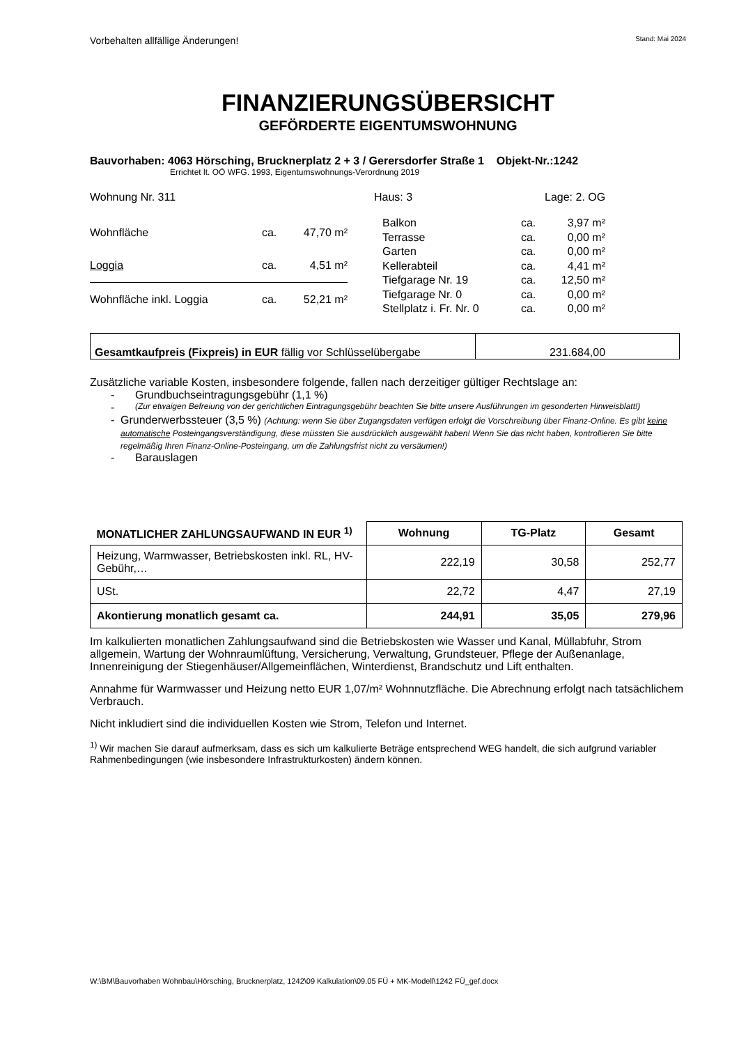Vorbehalten allfällige Änderungen! Stand: Mai 2024
FINANZIERUNGSÜBERSICHT
GEFÖRDERTE EIGENTUMSWOHNUNG
Bauvorhaben: 4063 Hörsching, Brucknerplatz 2 + 3 / Gerersdorfer Straße 1 Objekt-Nr.:1242
Errichtet lt. OÖ WFG. 1993, Eigentumswohnungs-Verordnung 2019
Wohnung Nr. 311 Haus: 3 Lage: 2. OG
| Wohnfläche | ca. | 47,70 m² |
| Loggia | ca. | 4,51 m² |
| Wohnfläche inkl. Loggia | ca. | 52,21 m² |
| Balkon | ca. | 3,97 m² |
| Terrasse | ca. | 0,00 m² |
| Garten | ca. | 0,00 m² |
| Kellerabteil | ca. | 4,41 m² |
| Tiefgarage Nr. 19 | ca. | 12,50 m² |
| Tiefgarage Nr. 0 | ca. | 0,00 m² |
| Stellplatz i. Fr. Nr. 0 | ca. | 0,00 m² |
| Gesamtkaufpreis (Fixpreis) in EUR fällig vor Schlüsselübergabe | 231.684,00 |
Zusätzliche variable Kosten, insbesondere folgende, fallen nach derzeitiger gültiger Rechtslage an:
- Grundbuchseintragungsgebühr (1,1 %)
- (Zur etwaigen Befreiung von der gerichtlichen Eintragungsgebühr beachten Sie bitte unsere Ausführungen im gesonderten Hinweisblatt!)
- Grunderwerbssteuer (3,5 %) (Achtung: wenn Sie über Zugangsdaten verfügen erfolgt die Vorschreibung über Finanz-Online. Es gibt keine automatische Posteingangsverständigung, diese müssten Sie ausdrücklich ausgewählt haben! Wenn Sie das nicht haben, kontrollieren Sie bitte regelmäßig Ihren Finanz-Online-Posteingang, um die Zahlungsfrist nicht zu versäumen!)
- Barauslagen
| MONATLICHER ZAHLUNGSAUFWAND IN EUR <sup>1)</sup> | Wohnung | TG-Platz | Gesamt |
| --- | --- | --- | --- |
| Heizung, Warmwasser, Betriebskosten inkl. RL, HV-Gebühr,… | 222,19 | 30,58 | 252,77 |
| USt. | 22,72 | 4,47 | 27,19 |
| Akontierung monatlich gesamt ca. | 244,91 | 35,05 | 279,96 |
Im kalkulierten monatlichen Zahlungsaufwand sind die Betriebskosten wie Wasser und Kanal, Müllabfuhr, Strom allgemein, Wartung der Wohnraumlüftung, Versicherung, Verwaltung, Grundsteuer, Pflege der Außenanlage, Innenreinigung der Stiegenhäuser/Allgemeinflächen, Winterdienst, Brandschutz und Lift enthalten.
Annahme für Warmwasser und Heizung netto EUR 1,07/m² Wohnnutzfläche. Die Abrechnung erfolgt nach tatsächlichem Verbrauch.
Nicht inkludiert sind die individuellen Kosten wie Strom, Telefon und Internet.
<sup>1)</sup> Wir machen Sie darauf aufmerksam, dass es sich um kalkulierte Beträge entsprechend WEG handelt, die sich aufgrund variabler Rahmenbedingungen (wie insbesondere Infrastrukturkosten) ändern können.
W:\BM\Bauvorhaben Wohnbau\Hörsching, Brucknerplatz, 1242\09 Kalkulation\09.05 FÜ + MK-Modell\1242 FÜ_gef.docx